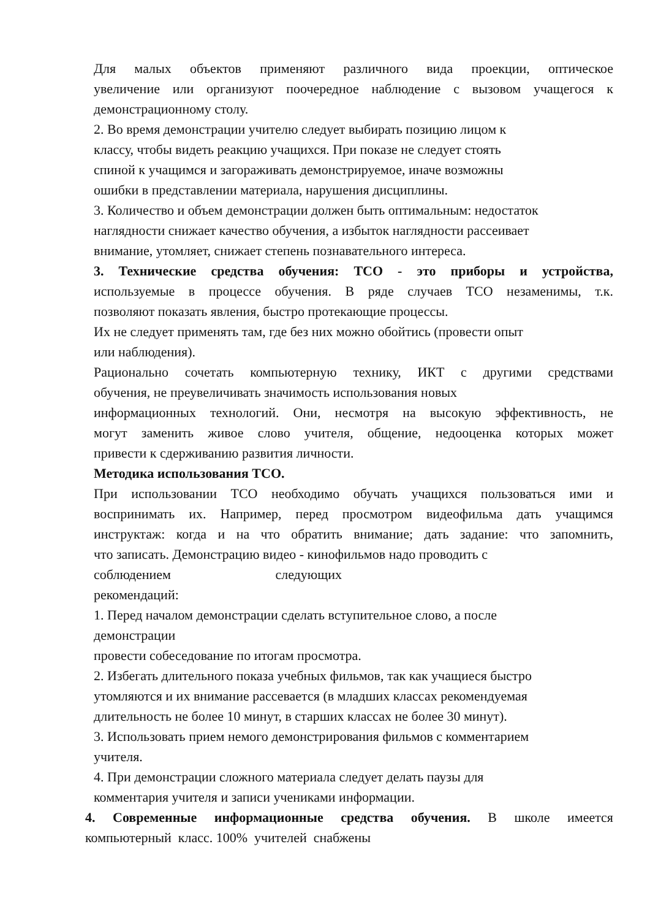Для малых объектов применяют различного вида проекции, оптическое
увеличение или организуют поочередное наблюдение с вызовом учащегося к
демонстрационному столу.
2. Во время демонстрации учителю следует выбирать позицию лицом к
классу, чтобы видеть реакцию учащихся. При показе не следует стоять
спиной к учащимся и загораживать демонстрируемое, иначе возможны
ошибки в представлении материала, нарушения дисциплины.
3. Количество и объем демонстрации должен быть оптимальным: недостаток
наглядности снижает качество обучения, а избыток наглядности рассеивает
внимание, утомляет, снижает степень познавательного интереса.
3. Технические средства обучения: ТСО - это приборы и устройства,
используемые в процессе обучения. В ряде случаев ТСО незаменимы, т.к.
позволяют показать явления, быстро протекающие процессы.
Их не следует применять там, где без них можно обойтись (провести опыт
или наблюдения).
Рационально сочетать компьютерную технику, ИКТ с другими средствами
обучения, не преувеличивать значимость использования новых
информационных технологий. Они, несмотря на высокую эффективность, не
могут заменить живое слово учителя, общение, недооценка которых может
привести к сдерживанию развития личности.
Методика использования ТСО.
При использовании ТСО необходимо обучать учащихся пользоваться ими и
воспринимать их. Например, перед просмотром видеофильма дать учащимся
инструктаж: когда и на что обратить внимание; дать задание: что запомнить,
что записать. Демонстрацию видео - кинофильмов надо проводить с
соблюдением следующих
рекомендаций:
1. Перед началом демонстрации сделать вступительное слово, а после
демонстрации
провести собеседование по итогам просмотра.
2. Избегать длительного показа учебных фильмов, так как учащиеся быстро
утомляются и их внимание рассевается (в младших классах рекомендуемая
длительность не более 10 минут, в старших классах не более 30 минут).
3. Использовать прием немого демонстрирования фильмов с комментарием
учителя.
4. При демонстрации сложного материала следует делать паузы для
комментария учителя и записи учениками информации.
4. Современные информационные средства обучения. В школе имеется
компьютерный класс. 100% учителей снабжены